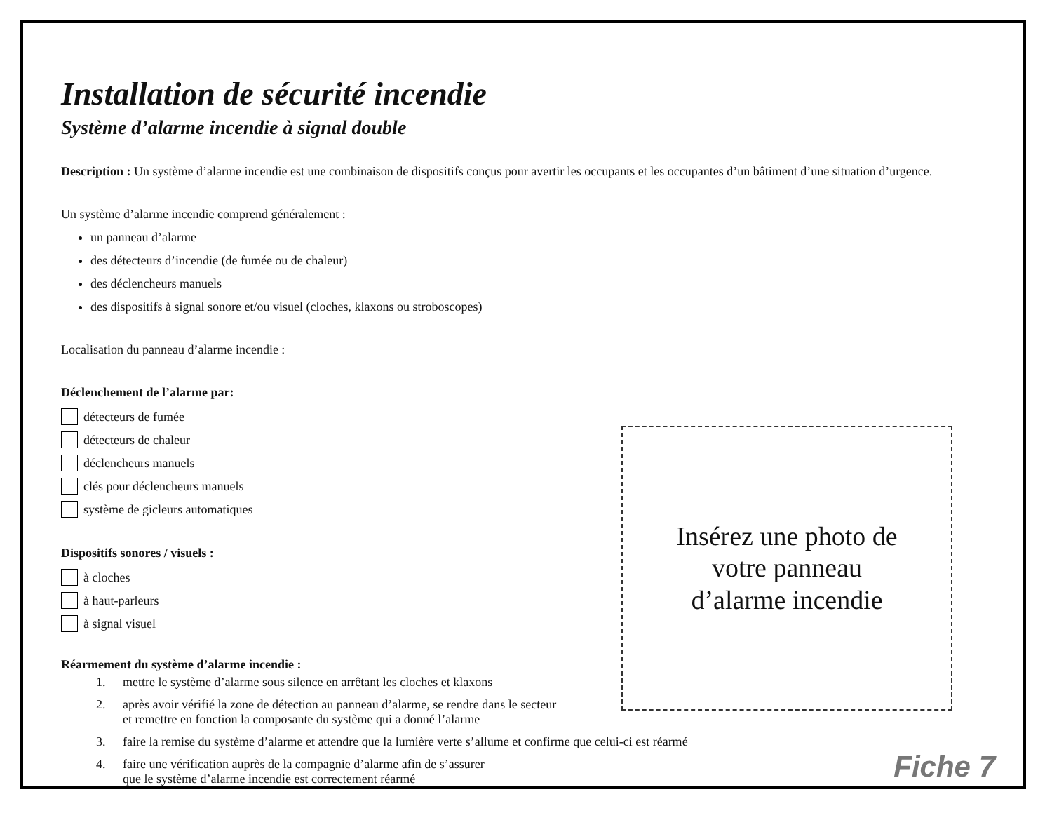Installation de sécurité incendie
Système d’alarme incendie à signal double
Description : Un système d’alarme incendie est une combinaison de dispositifs conçus pour avertir les occupants et les occupantes d’un bâtiment d’une situation d’urgence.
Un système d’alarme incendie comprend généralement :
un panneau d’alarme
des détecteurs d’incendie (de fumée ou de chaleur)
des déclencheurs manuels
des dispositifs à signal sonore et/ou visuel (cloches, klaxons ou stroboscopes)
Localisation du panneau d’alarme incendie :
Déclenchement de l’alarme par:
détecteurs de fumée
détecteurs de chaleur
déclencheurs manuels
clés pour déclencheurs manuels
système de gicleurs automatiques
Dispositifs sonores / visuels :
à cloches
à haut-parleurs
à signal visuel
Réarmement du système d’alarme incendie :
1. mettre le système d’alarme sous silence en arrêtant les cloches et klaxons
2. après avoir vérifié la zone de détection au panneau d’alarme, se rendre dans le secteur
et remettre en fonction la composante du système qui a donné l’alarme
3. faire la remise du système d’alarme et attendre que la lumière verte s’allume et confirme que celui-ci est réarmé
4. faire une vérification auprès de la compagnie d’alarme afin de s’assurer
que le système d’alarme incendie est correctement réarmé
Insérez une photo de
votre panneau
d’alarme incendie
Fiche 7